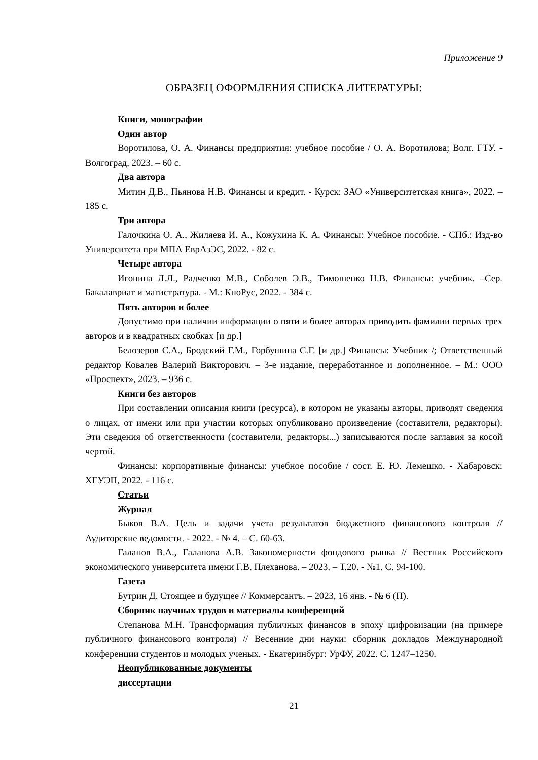Приложение 9
ОБРАЗЕЦ ОФОРМЛЕНИЯ СПИСКА ЛИТЕРАТУРЫ:
Книги, монографии
Один автор
Воротилова, О. А. Финансы предприятия: учебное пособие / О. А. Воротилова; Волг. ГТУ. - Волгоград, 2023. – 60 с.
Два автора
Митин Д.В., Пьянова Н.В. Финансы и кредит. - Курск: ЗАО «Университетская книга», 2022. – 185 с.
Три автора
Галочкина О. А., Жиляева И. А., Кожухина К. А. Финансы: Учебное пособие. - СПб.: Изд-во Университета при МПА ЕврАзЭС, 2022. - 82 с.
Четыре автора
Игонина Л.Л., Радченко М.В., Соболев Э.В., Тимошенко Н.В. Финансы: учебник. –Сер. Бакалавриат и магистратура. - М.: КноРус, 2022. - 384 с.
Пять авторов и более
Допустимо при наличии информации о пяти и более авторах приводить фамилии первых трех авторов и в квадратных скобках [и др.]
Белозеров С.А., Бродский Г.М., Горбушина С.Г. [и др.] Финансы: Учебник /; Ответственный редактор Ковалев Валерий Викторович. – 3-е издание, переработанное и дополненное. – М.: ООО «Проспект», 2023. – 936 с.
Книги без авторов
При составлении описания книги (ресурса), в котором не указаны авторы, приводят сведения о лицах, от имени или при участии которых опубликовано произведение (составители, редакторы). Эти сведения об ответственности (составители, редакторы...) записываются после заглавия за косой чертой.
Финансы: корпоративные финансы: учебное пособие / сост. Е. Ю. Лемешко. - Хабаровск: ХГУЭП, 2022. - 116 с.
Статьи
Журнал
Быков В.А. Цель и задачи учета результатов бюджетного финансового контроля // Аудиторские ведомости. - 2022. - № 4. – С. 60-63.
Галанов В.А., Галанова А.В. Закономерности фондового рынка // Вестник Российского экономического университета имени Г.В. Плеханова. – 2023. – Т.20. - №1. С. 94-100.
Газета
Бутрин Д. Стоящее и будущее // Коммерсантъ. – 2023, 16 янв. - № 6 (П).
Сборник научных трудов и материалы конференций
Степанова М.Н. Трансформация публичных финансов в эпоху цифровизации (на примере публичного финансового контроля) // Весенние дни науки: сборник докладов Международной конференции студентов и молодых ученых. - Екатеринбург: УрФУ, 2022. С. 1247–1250.
Неопубликованные документы
диссертации
21